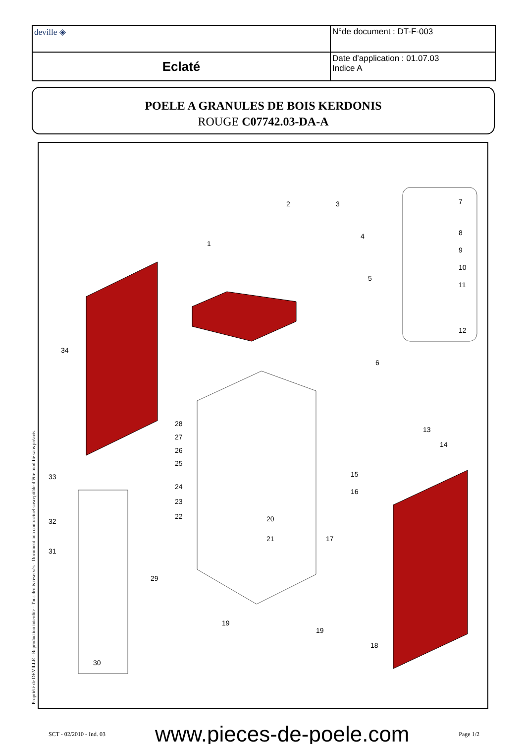| deville ◈ | N°de document : DT-F-003 |
| Eclaté | Date d’application : 01.07.03 Indice A |
POELE A GRANULES DE BOIS KERDONIS
ROUGE C07742.03-DA-A
2 3
4
1
5
6
7
8
9
10
11
12
13
14
15
16
17
18
19
19
20
21
22
23
24
25
26
27
28
29
30
31
32
33
34
Propriété de DEVILLE - Reproduction interdite - Tous droits réservés - Document non contractuel susceptible d’être modifié sans préavis
SCT - 02/2010 - Ind. 03 www.pieces-de-poele.com Page 1/2